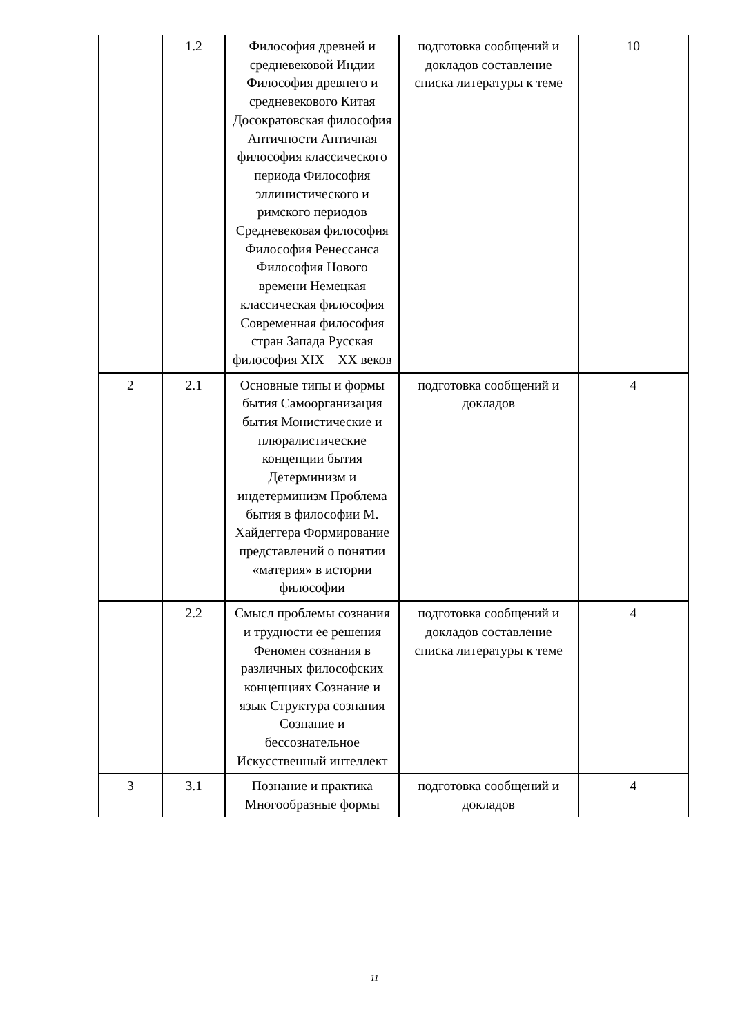| | 1.2 | Философия древней и средневековой Индии Философия древнего и средневекового Китая Досократовская философия Античности Античная философия классического периода Философия эллинистического и римского периодов Средневековая философия Философия Ренессанса Философия Нового времени Немецкая классическая философия Современная философия стран Запада Русская философия XIX – XX веков | подготовка сообщений и докладов составление списка литературы к теме | 10 |
| 2 | 2.1 | Основные типы и формы бытия Самоорганизация бытия Монистические и плюралистические концепции бытия Детерминизм и индетерминизм Проблема бытия в философии М. Хайдеггера Формирование представлений о понятии «материя» в истории философии | подготовка сообщений и докладов | 4 |
| | 2.2 | Смысл проблемы сознания и трудности ее решения Феномен сознания в различных философских концепциях Сознание и язык Структура сознания Сознание и бессознательное Искусственный интеллект | подготовка сообщений и докладов составление списка литературы к теме | 4 |
| 3 | 3.1 | Познание и практика Многообразные формы | подготовка сообщений и докладов | 4 |
11